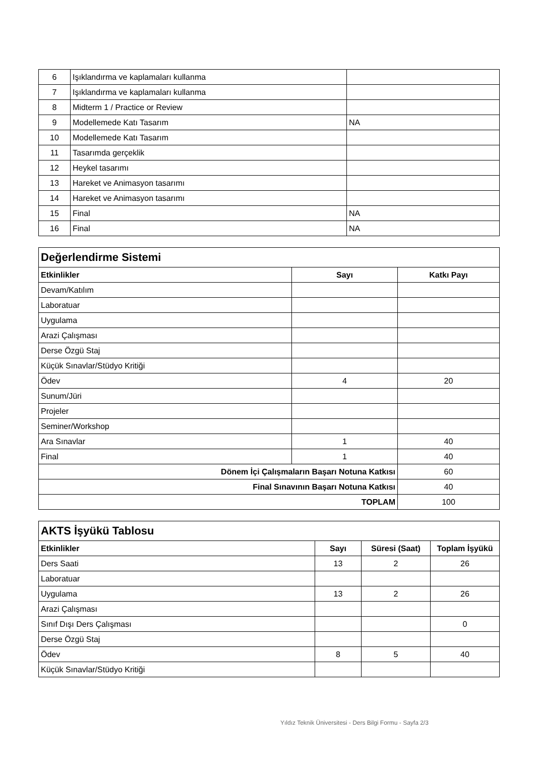| 6 | Işıklandırma ve kaplamaları kullanma | |
| 7 | Işıklandırma ve kaplamaları kullanma | |
| 8 | Midterm 1 / Practice or Review | |
| 9 | Modellemede Katı Tasarım | NA |
| 10 | Modellemede Katı Tasarım | |
| 11 | Tasarımda gerçeklik | |
| 12 | Heykel tasarımı | |
| 13 | Hareket ve Animasyon tasarımı | |
| 14 | Hareket ve Animasyon tasarımı | |
| 15 | Final | NA |
| 16 | Final | NA |
| Değerlendirme Sistemi | | |
| Etkinlikler | Sayı | Katkı Payı |
| Devam/Katılım | | |
| Laboratuar | | |
| Uygulama | | |
| Arazi Çalışması | | |
| Derse Özgü Staj | | |
| Küçük Sınavlar/Stüdyo Kritiği | | |
| Ödev | 4 | 20 |
| Sunum/Jüri | | |
| Projeler | | |
| Seminer/Workshop | | |
| Ara Sınavlar | 1 | 40 |
| Final | 1 | 40 |
| Dönem İçi Çalışmaların Başarı Notuna Katkısı | | 60 |
| Final Sınavının Başarı Notuna Katkısı | | 40 |
| TOPLAM | | 100 |
| AKTS İşyükü Tablosu | | | |
| Etkinlikler | Sayı | Süresi (Saat) | Toplam İşyükü |
| Ders Saati | 13 | 2 | 26 |
| Laboratuar | | | |
| Uygulama | 13 | 2 | 26 |
| Arazi Çalışması | | | |
| Sınıf Dışı Ders Çalışması | | | 0 |
| Derse Özgü Staj | | | |
| Ödev | 8 | 5 | 40 |
| Küçük Sınavlar/Stüdyo Kritiği | | | |
Yıldız Teknik Üniversitesi - Ders Bilgi Formu - Sayfa 2/3